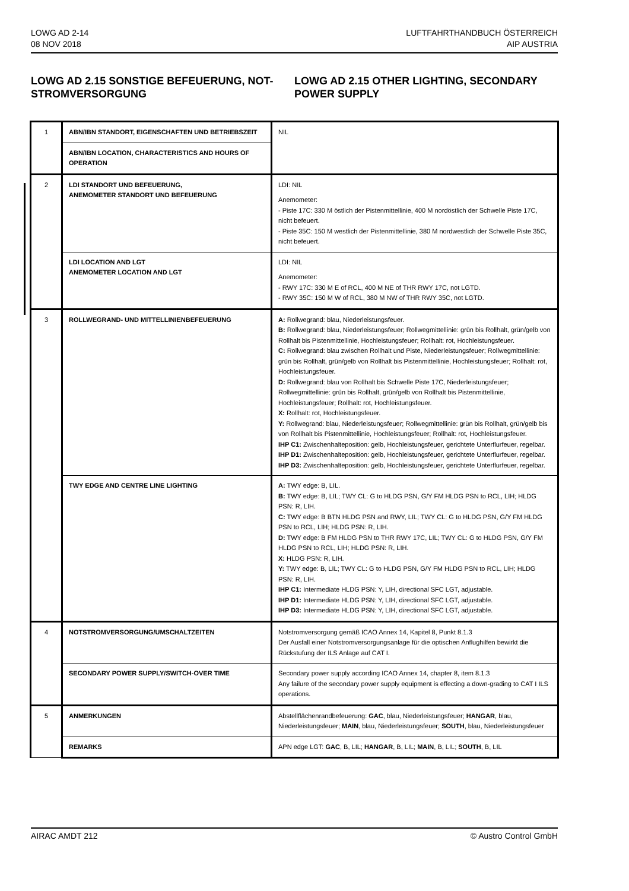LOWG AD 2-14
08 NOV 2018
LUFTFAHRTHANDBUCH ÖSTERREICH
AIP AUSTRIA
LOWG AD 2.15 SONSTIGE BEFEUERUNG, NOT-STROMVERSORGUNG
LOWG AD 2.15 OTHER LIGHTING, SECONDARY POWER SUPPLY
| 1 | ABN/IBN STANDORT, EIGENSCHAFTEN UND BETRIEBSZEIT | NIL |
| | ABN/IBN LOCATION, CHARACTERISTICS AND HOURS OF OPERATION | |
| 2 | LDI STANDORT UND BEFEUERUNG, ANEMOMETER STANDORT UND BEFEUERUNG | LDI: NIL Anemometer: - Piste 17C: 330 M östlich der Pistenmittellinie, 400 M nordöstlich der Schwelle Piste 17C, nicht befeuert. - Piste 35C: 150 M westlich der Pistenmittellinie, 380 M nordwestlich der Schwelle Piste 35C, nicht befeuert. |
| | LDI LOCATION AND LGT ANEMOMETER LOCATION AND LGT | LDI: NIL Anemometer: - RWY 17C: 330 M E of RCL, 400 M NE of THR RWY 17C, not LGTD. - RWY 35C: 150 M W of RCL, 380 M NW of THR RWY 35C, not LGTD. |
| 3 | ROLLWEGRAND- UND MITTELLINIENBEFEUERUNG | A: Rollwegrand: blau, Niederleistungsfeuer. B: Rollwegrand: blau, Niederleistungsfeuer; Rollwegmittellinie: grün bis Rollhalt, grün/gelb von Rollhalt bis Pistenmittellinie, Hochleistungsfeuer; Rollhalt: rot, Hochleistungsfeuer. C: Rollwegrand: blau zwischen Rollhalt und Piste, Niederleistungsfeuer; Rollwegmittellinie: grün bis Rollhalt, grün/gelb von Rollhalt bis Pistenmittellinie, Hochleistungsfeuer; Rollhalt: rot, Hochleistungsfeuer. D: Rollwegrand: blau von Rollhalt bis Schwelle Piste 17C, Niederleistungsfeuer; Rollwegmittellinie: grün bis Rollhalt, grün/gelb von Rollhalt bis Pistenmittellinie, Hochleistungsfeuer; Rollhalt: rot, Hochleistungsfeuer. X: Rollhalt: rot, Hochleistungsfeuer. Y: Rollwegrand: blau, Niederleistungsfeuer; Rollwegmittellinie: grün bis Rollhalt, grün/gelb bis von Rollhalt bis Pistenmittellinie, Hochleistungsfeuer; Rollhalt: rot, Hochleistungsfeuer. IHP C1: Zwischenhalteposition: gelb, Hochleistungsfeuer, gerichtete Unterflurfeuer, regelbar. IHP D1: Zwischenhalteposition: gelb, Hochleistungsfeuer, gerichtete Unterflurfeuer, regelbar. IHP D3: Zwischenhalteposition: gelb, Hochleistungsfeuer, gerichtete Unterflurfeuer, regelbar. |
| | TWY EDGE AND CENTRE LINE LIGHTING | A: TWY edge: B, LIL. B: TWY edge: B, LIL; TWY CL: G to HLDG PSN, G/Y FM HLDG PSN to RCL, LIH; HLDG PSN: R, LIH. C: TWY edge: B BTN HLDG PSN and RWY, LIL; TWY CL: G to HLDG PSN, G/Y FM HLDG PSN to RCL, LIH; HLDG PSN: R, LIH. D: TWY edge: B FM HLDG PSN to THR RWY 17C, LIL; TWY CL: G to HLDG PSN, G/Y FM HLDG PSN to RCL, LIH; HLDG PSN: R, LIH. X: HLDG PSN: R, LIH. Y: TWY edge: B, LIL; TWY CL: G to HLDG PSN, G/Y FM HLDG PSN to RCL, LIH; HLDG PSN: R, LIH. IHP C1: Intermediate HLDG PSN: Y, LIH, directional SFC LGT, adjustable. IHP D1: Intermediate HLDG PSN: Y, LIH, directional SFC LGT, adjustable. IHP D3: Intermediate HLDG PSN: Y, LIH, directional SFC LGT, adjustable. |
| 4 | NOTSTROMVERSORGUNG/UMSCHALTZEITEN | Notstromversorgung gemäß ICAO Annex 14, Kapitel 8, Punkt 8.1.3 Der Ausfall einer Notstromversorgungsanlage für die optischen Anflughilfen bewirkt die Rückstufung der ILS Anlage auf CAT I. |
| | SECONDARY POWER SUPPLY/SWITCH-OVER TIME | Secondary power supply according ICAO Annex 14, chapter 8, item 8.1.3 Any failure of the secondary power supply equipment is effecting a down-grading to CAT I ILS operations. |
| 5 | ANMERKUNGEN | Abstellflächenrandbefeuerung: GAC , blau, Niederleistungsfeuer; HANGAR , blau, Niederleistungsfeuer; MAIN , blau, Niederleistungsfeuer; SOUTH , blau, Niederleistungsfeuer |
| | REMARKS | APN edge LGT: GAC , B, LIL; HANGAR , B, LIL; MAIN , B, LIL; SOUTH , B, LIL |
AIRAC AMDT 212 © Austro Control GmbH